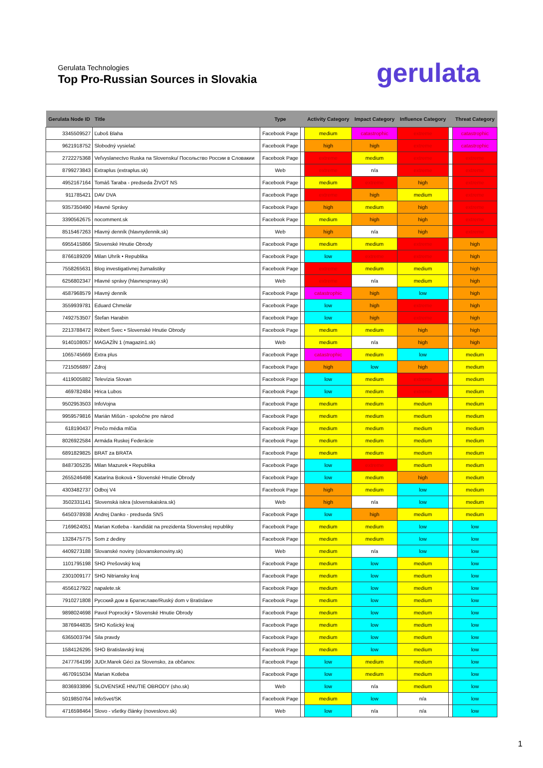Gerulata Technologies
Top Pro-Russian Sources in Slovakia
gerulata
| Gerulata Node ID | Title | Type | | Activity Category | Impact Category | Influence Category | | Threat Category |
| --- | --- | --- | --- | --- | --- | --- | --- | --- |
| 3345509527 | Ľuboš Blaha | Facebook Page | | medium | catastrophic | extreme | | catastrophic |
| 9621918752 | Slobodný vysielač | Facebook Page | | high | high | extreme | | catastrophic |
| 2722275368 | Veľvyslanectvo Ruska na Slovensku/ Посольство России в Словакии | Facebook Page | | extreme | medium | extreme | | extreme |
| 8799273843 | Extraplus (extraplus.sk) | Web | | extreme | n/a | extreme | | extreme |
| 4952167164 | Tomáš Taraba - predseda ŽIVOT NS | Facebook Page | | medium | extreme | high | | extreme |
| 911785421 | DAV DVA | Facebook Page | | extreme | high | medium | | extreme |
| 9357350490 | Hlavné Správy | Facebook Page | | high | medium | high | | extreme |
| 3390562675 | nocomment.sk | Facebook Page | | medium | high | high | | extreme |
| 8515467263 | Hlavný denník (hlavnydennik.sk) | Web | | high | n/a | high | | extreme |
| 6955415866 | Slovenské Hnutie Obrody | Facebook Page | | medium | medium | extreme | | high |
| 8766189209 | Milan Uhrík • Republika | Facebook Page | | low | extreme | extreme | | high |
| 7558265631 | Blog investigatívnej žurnalistiky | Facebook Page | | extreme | medium | medium | | high |
| 6256802347 | Hlavné správy (hlavnespravy.sk) | Web | | extreme | n/a | medium | | high |
| 4587968579 | Hlavný denník | Facebook Page | | catastrophic | high | low | | high |
| 3559939781 | Eduard Chmelár | Facebook Page | | low | high | extreme | | high |
| 7492753507 | Štefan Harabin | Facebook Page | | low | high | extreme | | high |
| 2213788472 | Róbert Švec • Slovenské Hnutie Obrody | Facebook Page | | medium | medium | high | | high |
| 9140108057 | MAGAZÍN 1 (magazin1.sk) | Web | | medium | n/a | high | | high |
| 1065745669 | Extra plus | Facebook Page | | catastrophic | medium | low | | medium |
| 7215056897 | Zdroj | Facebook Page | | high | low | high | | medium |
| 4119005882 | Televízia Slovan | Facebook Page | | low | medium | extreme | | medium |
| 469782484 | Hrica Lubos | Facebook Page | | low | medium | extreme | | medium |
| 9502953503 | InfoVojna | Facebook Page | | medium | medium | medium | | medium |
| 9959579816 | Marián Mišún - spoločne pre národ | Facebook Page | | medium | medium | medium | | medium |
| 618190437 | Prečo média mlčia | Facebook Page | | medium | medium | medium | | medium |
| 8026922584 | Armáda Ruskej Federácie | Facebook Page | | medium | medium | medium | | medium |
| 6891829825 | BRAT za BRATA | Facebook Page | | medium | medium | medium | | medium |
| 8487305235 | Milan Mazurek • Republika | Facebook Page | | low | extreme | medium | | medium |
| 2655246498 | Katarína Boková • Slovenské Hnutie Obrody | Facebook Page | | low | medium | high | | medium |
| 4303482737 | Odboj V4 | Facebook Page | | high | medium | low | | medium |
| 3502331141 | Slovenská iskra (slovenskaiskra.sk) | Web | | high | n/a | low | | medium |
| 6450378938 | Andrej Danko - predseda SNS | Facebook Page | | low | high | medium | | medium |
| 7169624051 | Marian Kotleba - kandidát na prezidenta Slovenskej republiky | Facebook Page | | medium | medium | low | | low |
| 1328475775 | Som z dediny | Facebook Page | | medium | medium | low | | low |
| 4409273188 | Slovanské noviny (slovanskenoviny.sk) | Web | | medium | n/a | low | | low |
| 1101795198 | SHO Prešovský kraj | Facebook Page | | medium | low | medium | | low |
| 2301009177 | SHO Nitriansky kraj | Facebook Page | | medium | low | medium | | low |
| 4556127922 | napalete.sk | Facebook Page | | medium | low | medium | | low |
| 7910271808 | Русский дом в Братиславе/Ruský dom v Bratislave | Facebook Page | | medium | low | medium | | low |
| 9898024698 | Pavol Poprocký • Slovenské Hnutie Obrody | Facebook Page | | medium | low | medium | | low |
| 3876944835 | SHO Košický kraj | Facebook Page | | medium | low | medium | | low |
| 6365003794 | Sila pravdy | Facebook Page | | medium | low | medium | | low |
| 1584126295 | SHO Bratislavský kraj | Facebook Page | | medium | low | medium | | low |
| 2477764199 | JUDr.Marek Géci za Slovensko, za občanov. | Facebook Page | | low | medium | medium | | low |
| 4670915034 | Marian Kotleba | Facebook Page | | low | medium | medium | | low |
| 8036933896 | SLOVENSKÉ HNUTIE OBRODY (sho.sk) | Web | | low | n/a | medium | | low |
| 5019850764 | InfoSvet/SK | Facebook Page | | medium | low | n/a | | low |
| 4716598464 | Slovo - všetky články (noveslovo.sk) | Web | | low | n/a | n/a | | low |
1